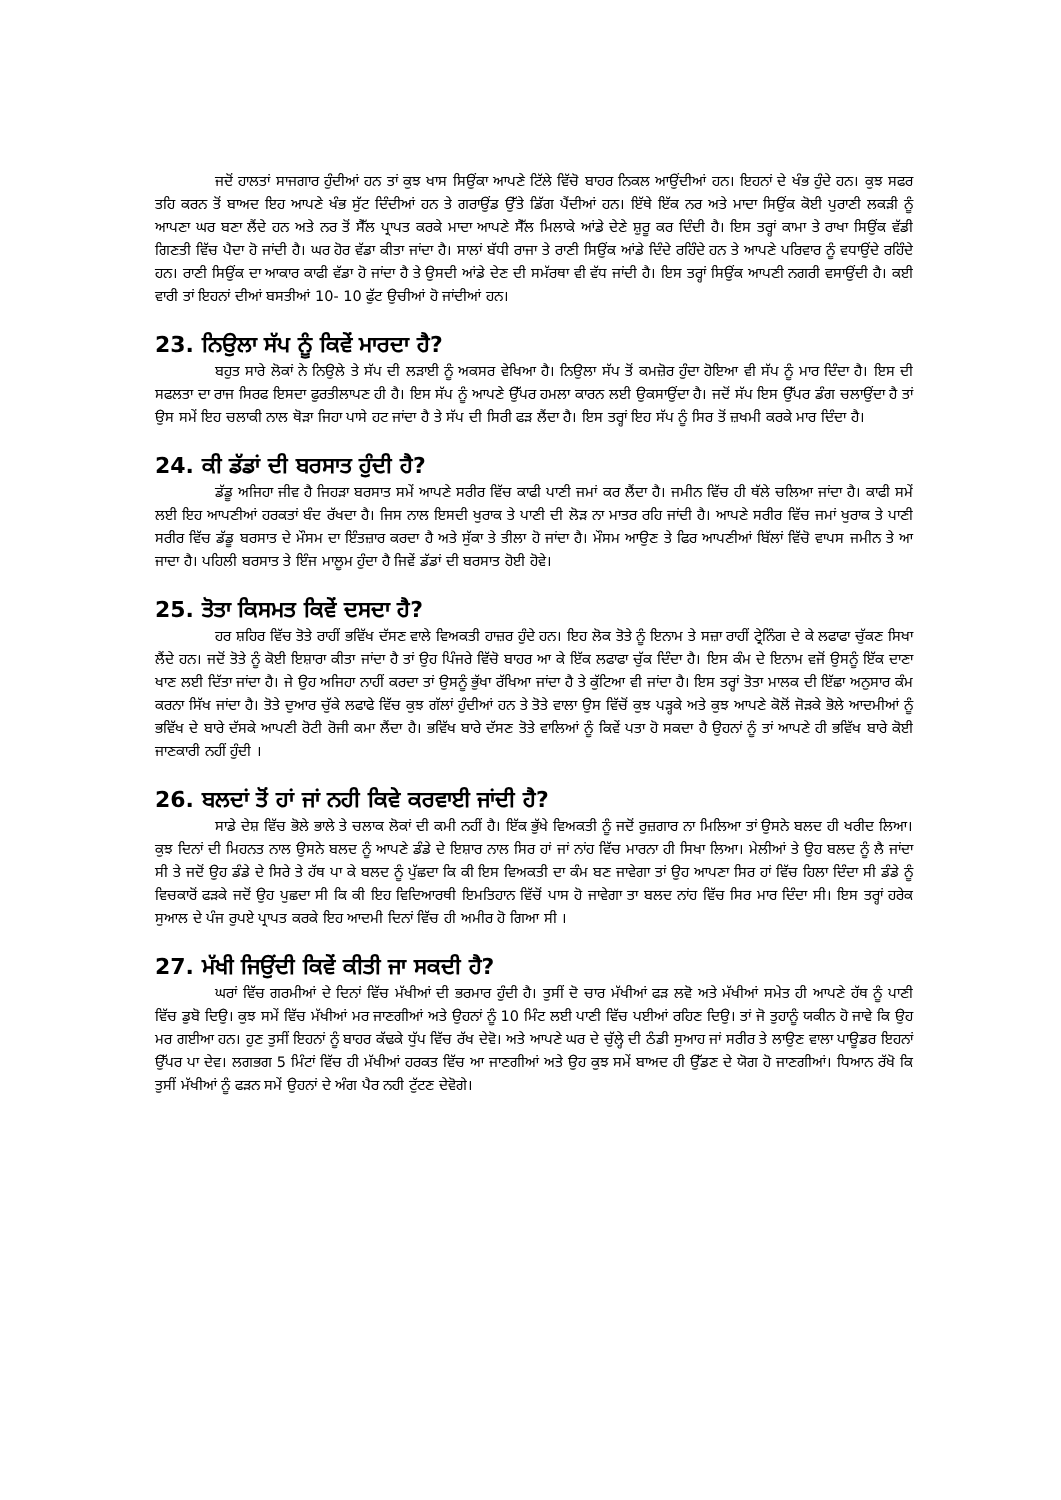ਜਦੋਂ ਹਾਲਤਾਂ ਸਾਜਗਾਰ ਹੁੰਦੀਆਂ ਹਨ ਤਾਂ ਕੁਝ ਖਾਸ ਸਿਉਂਕਾ ਆਪਣੇ ਟਿੱਲੇ ਵਿੱਚੋ ਬਾਹਰ ਨਿਕਲ ਆਉਂਦੀਆਂ ਹਨ। ਇਹਨਾਂ ਦੇ ਖੰਭ ਹੁੰਦੇ ਹਨ। ਕੁਝ ਸਫਰ ਤਹਿ ਕਰਨ ਤੋਂ ਬਾਅਦ ਇਹ ਆਪਣੇ ਖੰਭ ਸੁੱਟ ਦਿੰਦੀਆਂ ਹਨ ਤੇ ਗਰਾਉਂਡ ਉੱਤੇ ਡਿੱਗ ਪੈਂਦੀਆਂ ਹਨ। ਇੱਥੇ ਇੱਕ ਨਰ ਅਤੇ ਮਾਦਾ ਸਿਉਂਕ ਕੋਈ ਪੁਰਾਣੀ ਲਕੜੀ ਨੂੰ ਆਪਣਾ ਘਰ ਬਣਾ ਲੈਂਦੇ ਹਨ ਅਤੇ ਨਰ ਤੋਂ ਸੈੱਲ ਪ੍ਰਾਪਤ ਕਰਕੇ ਮਾਦਾ ਆਪਣੇ ਸੈੱਲ ਮਿਲਾਕੇ ਆਂਡੇ ਦੇਣੇ ਸ਼ੁਰੂ ਕਰ ਦਿੰਦੀ ਹੈ। ਇਸ ਤਰ੍ਹਾਂ ਕਾਮਾ ਤੇ ਰਾਖਾ ਸਿਉਂਕ ਵੱਡੀ ਗਿਣਤੀ ਵਿੱਚ ਪੈਦਾ ਹੋ ਜਾਂਦੀ ਹੈ। ਘਰ ਹੋਰ ਵੱਡਾ ਕੀਤਾ ਜਾਂਦਾ ਹੈ। ਸਾਲਾਂ ਬੱਧੀ ਰਾਜਾ ਤੇ ਰਾਣੀ ਸਿਉਂਕ ਆਂਡੇ ਦਿੰਦੇ ਰਹਿੰਦੇ ਹਨ ਤੇ ਆਪਣੇ ਪਰਿਵਾਰ ਨੂੰ ਵਧਾਉਂਦੇ ਰਹਿੰਦੇ ਹਨ। ਰਾਣੀ ਸਿਉਂਕ ਦਾ ਆਕਾਰ ਕਾਫੀ ਵੱਡਾ ਹੋ ਜਾਂਦਾ ਹੈ ਤੇ ਉਸਦੀ ਆਂਡੇ ਦੇਣ ਦੀ ਸਮੱਰਥਾ ਵੀ ਵੱਧ ਜਾਂਦੀ ਹੈ। ਇਸ ਤਰ੍ਹਾਂ ਸਿਉਂਕ ਆਪਣੀ ਨਗਰੀ ਵਸਾਉਂਦੀ ਹੈ। ਕਈ ਵਾਰੀ ਤਾਂ ਇਹਨਾਂ ਦੀਆਂ ਬਸਤੀਆਂ 10- 10 ਫੁੱਟ ਉਚੀਆਂ ਹੋ ਜਾਂਦੀਆਂ ਹਨ।
23. ਨਿਉਲਾ ਸੱਪ ਨੂੰ ਕਿਵੇਂ ਮਾਰਦਾ ਹੈ?
ਬਹੁਤ ਸਾਰੇ ਲੋਕਾਂ ਨੇ ਨਿਉਲੇ ਤੇ ਸੱਪ ਦੀ ਲੜਾਈ ਨੂੰ ਅਕਸਰ ਵੇਖਿਆ ਹੈ। ਨਿਉਲਾ ਸੱਪ ਤੋਂ ਕਮਜ਼ੋਰ ਹੁੰਦਾ ਹੋਇਆ ਵੀ ਸੱਪ ਨੂੰ ਮਾਰ ਦਿੰਦਾ ਹੈ। ਇਸ ਦੀ ਸਫਲਤਾ ਦਾ ਰਾਜ ਸਿਰਫ ਇਸਦਾ ਫੁਰਤੀਲਾਪਣ ਹੀ ਹੈ। ਇਸ ਸੱਪ ਨੂੰ ਆਪਣੇ ਉੱਪਰ ਹਮਲਾ ਕਾਰਨ ਲਈ ਉਕਸਾਉਂਦਾ ਹੈ। ਜਦੋਂ ਸੱਪ ਇਸ ਉੱਪਰ ਡੰਗ ਚਲਾਉਂਦਾ ਹੈ ਤਾਂ ਉਸ ਸਮੇਂ ਇਹ ਚਲਾਕੀ ਨਾਲ ਥੋੜਾ ਜਿਹਾ ਪਾਸੇ ਹਟ ਜਾਂਦਾ ਹੈ ਤੇ ਸੱਪ ਦੀ ਸਿਰੀ ਫੜ ਲੈਂਦਾ ਹੈ। ਇਸ ਤਰ੍ਹਾਂ ਇਹ ਸੱਪ ਨੂੰ ਸਿਰ ਤੋਂ ਜ਼ਖਮੀ ਕਰਕੇ ਮਾਰ ਦਿੰਦਾ ਹੈ।
24. ਕੀ ਡੱਡਾਂ ਦੀ ਬਰਸਾਤ ਹੁੰਦੀ ਹੈ?
ਡੱਡੂ ਅਜਿਹਾ ਜੀਵ ਹੈ ਜਿਹੜਾ ਬਰਸਾਤ ਸਮੇਂ ਆਪਣੇ ਸਰੀਰ ਵਿੱਚ ਕਾਫੀ ਪਾਣੀ ਜਮਾਂ ਕਰ ਲੈਂਦਾ ਹੈ। ਜਮੀਨ ਵਿੱਚ ਹੀ ਥੱਲੇ ਚਲਿਆ ਜਾਂਦਾ ਹੈ। ਕਾਫੀ ਸਮੇਂ ਲਈ ਇਹ ਆਪਣੀਆਂ ਹਰਕਤਾਂ ਬੰਦ ਰੱਖਦਾ ਹੈ। ਜਿਸ ਨਾਲ ਇਸਦੀ ਖੁਰਾਕ ਤੇ ਪਾਣੀ ਦੀ ਲੋੜ ਨਾ ਮਾਤਰ ਰਹਿ ਜਾਂਦੀ ਹੈ। ਆਪਣੇ ਸਰੀਰ ਵਿੱਚ ਜਮਾਂ ਖੁਰਾਕ ਤੇ ਪਾਣੀ ਸਰੀਰ ਵਿੱਚ ਡੱਡੂ ਬਰਸਾਤ ਦੇ ਮੌਸਮ ਦਾ ਇੰਤਜ਼ਾਰ ਕਰਦਾ ਹੈ ਅਤੇ ਸੁੱਕਾ ਤੇ ਤੀਲਾ ਹੋ ਜਾਂਦਾ ਹੈ। ਮੌਸਮ ਆਉਣ ਤੇ ਫਿਰ ਆਪਣੀਆਂ ਬਿੱਲਾਂ ਵਿੱਚੋ ਵਾਪਸ ਜਮੀਨ ਤੇ ਆ ਜਾਦਾ ਹੈ। ਪਹਿਲੀ ਬਰਸਾਤ ਤੇ ਇੰਜ ਮਾਲੂਮ ਹੁੰਦਾ ਹੈ ਜਿਵੇਂ ਡੱਡਾਂ ਦੀ ਬਰਸਾਤ ਹੋਈ ਹੋਵੇ।
25. ਤੋਤਾ ਕਿਸਮਤ ਕਿਵੇਂ ਦਸਦਾ ਹੈ?
ਹਰ ਸ਼ਹਿਰ ਵਿੱਚ ਤੋਤੇ ਰਾਹੀਂ ਭਵਿੱਖ ਦੱਸਣ ਵਾਲੇ ਵਿਅਕਤੀ ਹਾਜ਼ਰ ਹੁੰਦੇ ਹਨ। ਇਹ ਲੋਕ ਤੋਤੇ ਨੂੰ ਇਨਾਮ ਤੇ ਸਜ਼ਾ ਰਾਹੀਂ ਟ੍ਰੇਨਿੰਗ ਦੇ ਕੇ ਲਫਾਫਾ ਚੁੱਕਣ ਸਿਖਾ ਲੈਂਦੇ ਹਨ। ਜਦੋਂ ਤੋਤੇ ਨੂੰ ਕੋਈ ਇਸ਼ਾਰਾ ਕੀਤਾ ਜਾਂਦਾ ਹੈ ਤਾਂ ਉਹ ਪਿੰਜਰੇ ਵਿੱਚੋ ਬਾਹਰ ਆ ਕੇ ਇੱਕ ਲਫਾਫਾ ਚੁੱਕ ਦਿੰਦਾ ਹੈ। ਇਸ ਕੰਮ ਦੇ ਇਨਾਮ ਵਜੋਂ ਉਸਨੂੰ ਇੱਕ ਦਾਣਾ ਖਾਣ ਲਈ ਦਿੱਤਾ ਜਾਂਦਾ ਹੈ। ਜੇ ਉਹ ਅਜਿਹਾ ਨਾਹੀਂ ਕਰਦਾ ਤਾਂ ਉਸਨੂੰ ਭੁੱਖਾ ਰੱਖਿਆ ਜਾਂਦਾ ਹੈ ਤੇ ਕੁੱਟਿਆ ਵੀ ਜਾਂਦਾ ਹੈ। ਇਸ ਤਰ੍ਹਾਂ ਤੋਤਾ ਮਾਲਕ ਦੀ ਇੱਛਾ ਅਨੁਸਾਰ ਕੰਮ ਕਰਨਾ ਸਿੱਖ ਜਾਂਦਾ ਹੈ। ਤੋਤੇ ਦੁਆਰ ਚੁੱਕੇ ਲਫਾਫੇ ਵਿੱਚ ਕੁਝ ਗੱਲਾਂ ਹੁੰਦੀਆਂ ਹਨ ਤੇ ਤੋਤੇ ਵਾਲਾ ਉਸ ਵਿੱਚੋਂ ਕੁਝ ਪੜ੍ਹਕੇ ਅਤੇ ਕੁਝ ਆਪਣੇ ਕੋਲੋਂ ਜੋੜਕੇ ਭੋਲੇ ਆਦਮੀਆਂ ਨੂੰ ਭਵਿੱਖ ਦੇ ਬਾਰੇ ਦੱਸਕੇ ਆਪਣੀ ਰੋਟੀ ਰੋਜੀ ਕਮਾ ਲੈਂਦਾ ਹੈ। ਭਵਿੱਖ ਬਾਰੇ ਦੱਸਣ ਤੋਤੇ ਵਾਲਿਆਂ ਨੂੰ ਕਿਵੇਂ ਪਤਾ ਹੋ ਸਕਦਾ ਹੈ ਉਹਨਾਂ ਨੂੰ ਤਾਂ ਆਪਣੇ ਹੀ ਭਵਿੱਖ ਬਾਰੇ ਕੋਈ ਜਾਣਕਾਰੀ ਨਹੀਂ ਹੁੰਦੀ ।
26. ਬਲਦਾਂ ਤੋਂ ਹਾਂ ਜਾਂ ਨਹੀ ਕਿਵੇ ਕਰਵਾਈ ਜਾਂਦੀ ਹੈ?
ਸਾਡੇ ਦੇਸ਼ ਵਿੱਚ ਭੋਲੇ ਭਾਲੇ ਤੇ ਚਲਾਕ ਲੋਕਾਂ ਦੀ ਕਮੀ ਨਹੀਂ ਹੈ। ਇੱਕ ਭੁੱਖੇ ਵਿਅਕਤੀ ਨੂੰ ਜਦੋਂ ਰੁਜ਼ਗਾਰ ਨਾ ਮਿਲਿਆ ਤਾਂ ਉਸਨੇ ਬਲਦ ਹੀ ਖਰੀਦ ਲਿਆ। ਕੁਝ ਦਿਨਾਂ ਦੀ ਮਿਹਨਤ ਨਾਲ ਉਸਨੇ ਬਲਦ ਨੂੰ ਆਪਣੇ ਡੰਡੇ ਦੇ ਇਸ਼ਾਰ ਨਾਲ ਸਿਰ ਹਾਂ ਜਾਂ ਨਾਂਹ ਵਿੱਚ ਮਾਰਨਾ ਹੀ ਸਿਖਾ ਲਿਆ। ਮੇਲੀਆਂ ਤੇ ਉਹ ਬਲਦ ਨੂੰ ਲੈ ਜਾਂਦਾ ਸੀ ਤੇ ਜਦੋਂ ਉਹ ਡੰਡੇ ਦੇ ਸਿਰੇ ਤੇ ਹੱਥ ਪਾ ਕੇ ਬਲਦ ਨੂੰ ਪੁੱਛਦਾ ਕਿ ਕੀ ਇਸ ਵਿਅਕਤੀ ਦਾ ਕੰਮ ਬਣ ਜਾਵੇਗਾ ਤਾਂ ਉਹ ਆਪਣਾ ਸਿਰ ਹਾਂ ਵਿੱਚ ਹਿਲਾ ਦਿੰਦਾ ਸੀ ਡੰਡੇ ਨੂੰ ਵਿਚਕਾਰੋਂ ਫੜਕੇ ਜਦੋਂ ਉਹ ਪੁਛਦਾ ਸੀ ਕਿ ਕੀ ਇਹ ਵਿਦਿਆਰਥੀ ਇਮਤਿਹਾਨ ਵਿੱਚੋਂ ਪਾਸ ਹੋ ਜਾਵੇਗਾ ਤਾ ਬਲਦ ਨਾਂਹ ਵਿੱਚ ਸਿਰ ਮਾਰ ਦਿੰਦਾ ਸੀ। ਇਸ ਤਰ੍ਹਾਂ ਹਰੇਕ ਸੁਆਲ ਦੇ ਪੰਜ ਰੁਪਏ ਪ੍ਰਾਪਤ ਕਰਕੇ ਇਹ ਆਦਮੀ ਦਿਨਾਂ ਵਿੱਚ ਹੀ ਅਮੀਰ ਹੋ ਗਿਆ ਸੀ ।
27. ਮੱਖੀ ਜਿਉਂਦੀ ਕਿਵੇਂ ਕੀਤੀ ਜਾ ਸਕਦੀ ਹੈ?
ਘਰਾਂ ਵਿੱਚ ਗਰਮੀਆਂ ਦੇ ਦਿਨਾਂ ਵਿੱਚ ਮੱਖੀਆਂ ਦੀ ਭਰਮਾਰ ਹੁੰਦੀ ਹੈ। ਤੁਸੀਂ ਦੋ ਚਾਰ ਮੱਖੀਆਂ ਫੜ ਲਵੋ ਅਤੇ ਮੱਖੀਆਂ ਸਮੇਤ ਹੀ ਆਪਣੇ ਹੱਥ ਨੂੰ ਪਾਣੀ ਵਿੱਚ ਡੁਬੋ ਦਿਉ। ਕੁਝ ਸਮੇਂ ਵਿੱਚ ਮੱਖੀਆਂ ਮਰ ਜਾਣਗੀਆਂ ਅਤੇ ਉਹਨਾਂ ਨੂੰ 10 ਮਿੰਟ ਲਈ ਪਾਣੀ ਵਿੱਚ ਪਈਆਂ ਰਹਿਣ ਦਿਉ। ਤਾਂ ਜੋ ਤੁਹਾਨੂੰ ਯਕੀਨ ਹੋ ਜਾਵੇ ਕਿ ਉਹ ਮਰ ਗਈਆ ਹਨ। ਹੁਣ ਤੁਸੀਂ ਇਹਨਾਂ ਨੂੰ ਬਾਹਰ ਕੱਢਕੇ ਧੁੱਪ ਵਿੱਚ ਰੱਖ ਦੇਵੋ। ਅਤੇ ਆਪਣੇ ਘਰ ਦੇ ਚੁੱਲ੍ਹੇ ਦੀ ਠੰਡੀ ਸੁਆਹ ਜਾਂ ਸਰੀਰ ਤੇ ਲਾਉਣ ਵਾਲਾ ਪਾਊਡਰ ਇਹਨਾਂ ਉੱਪਰ ਪਾ ਦੇਵ। ਲਗਭਗ 5 ਮਿੰਟਾਂ ਵਿੱਚ ਹੀ ਮੱਖੀਆਂ ਹਰਕਤ ਵਿੱਚ ਆ ਜਾਣਗੀਆਂ ਅਤੇ ਉਹ ਕੁਝ ਸਮੇਂ ਬਾਅਦ ਹੀ ਉੱਡਣ ਦੇ ਯੋਗ ਹੋ ਜਾਣਗੀਆਂ। ਧਿਆਨ ਰੱਖੋ ਕਿ ਤੁਸੀਂ ਮੱਖੀਆਂ ਨੂੰ ਫੜਨ ਸਮੇਂ ਉਹਨਾਂ ਦੇ ਅੰਗ ਪੈਰ ਨਹੀ ਟੁੱਟਣ ਦੇਵੋਗੇ।